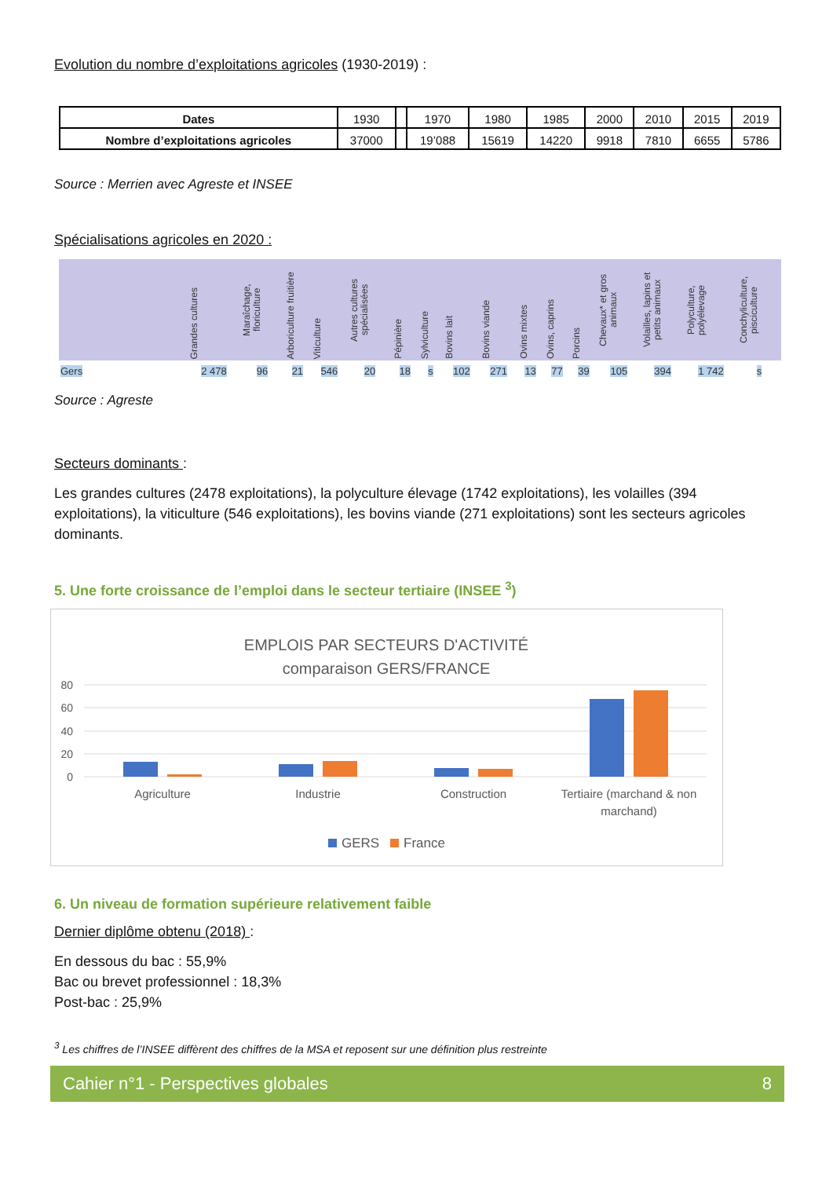Evolution du nombre d’exploitations agricoles (1930-2019) :
| Dates | 1930 | | 1970 | 1980 | 1985 | 2000 | 2010 | 2015 | 2019 |
| Nombre d’exploitations agricoles | 37000 | | 19’088 | 15619 | 14220 | 9918 | 7810 | 6655 | 5786 |
Source : Merrien avec Agreste et INSEE
Spécialisations agricoles en 2020 :
| | Grandes cultures | Maraîchage, floriculture | Arboriculture fruitière | Viticulture | Autres cultures spécialisées | Pépinière | Sylviculture | Bovins lait | Bovins viande | Ovins mixtes | Ovins, caprins | Porcins | Chevaux* et gros animaux | Volailles, lapins et petits animaux | Polyculture, polyélevage | Conchyliculture, pisciculture |
| --- | --- | --- | --- | --- | --- | --- | --- | --- | --- | --- | --- | --- | --- | --- | --- | --- |
| Gers | 2 478 | 96 | 21 | 546 | 20 | 18 | s | 102 | 271 | 13 | 77 | 39 | 105 | 394 | 1 742 | s |
Source : Agreste
Secteurs dominants :
Les grandes cultures (2478 exploitations), la polyculture élevage (1742 exploitations), les volailles (394 exploitations), la viticulture (546 exploitations), les bovins viande (271 exploitations) sont les secteurs agricoles dominants.
5. Une forte croissance de l’emploi dans le secteur tertiaire (INSEE <sup>3</sup>)
EMPLOIS PAR SECTEURS D'ACTIVITÉ
comparaison GERS/FRANCE
80
60
40
20
0
Agriculture
Industrie
Construction
Tertiaire (marchand & non
marchand)
GERS
France
6. Un niveau de formation supérieure relativement faible
Dernier diplôme obtenu (2018) :
En dessous du bac : 55,9%
Bac ou brevet professionnel : 18,3%
Post-bac : 25,9%
<sup>3</sup> Les chiffres de l’INSEE diffèrent des chiffres de la MSA et reposent sur une définition plus restreinte
Cahier n°1 - Perspectives globales 8